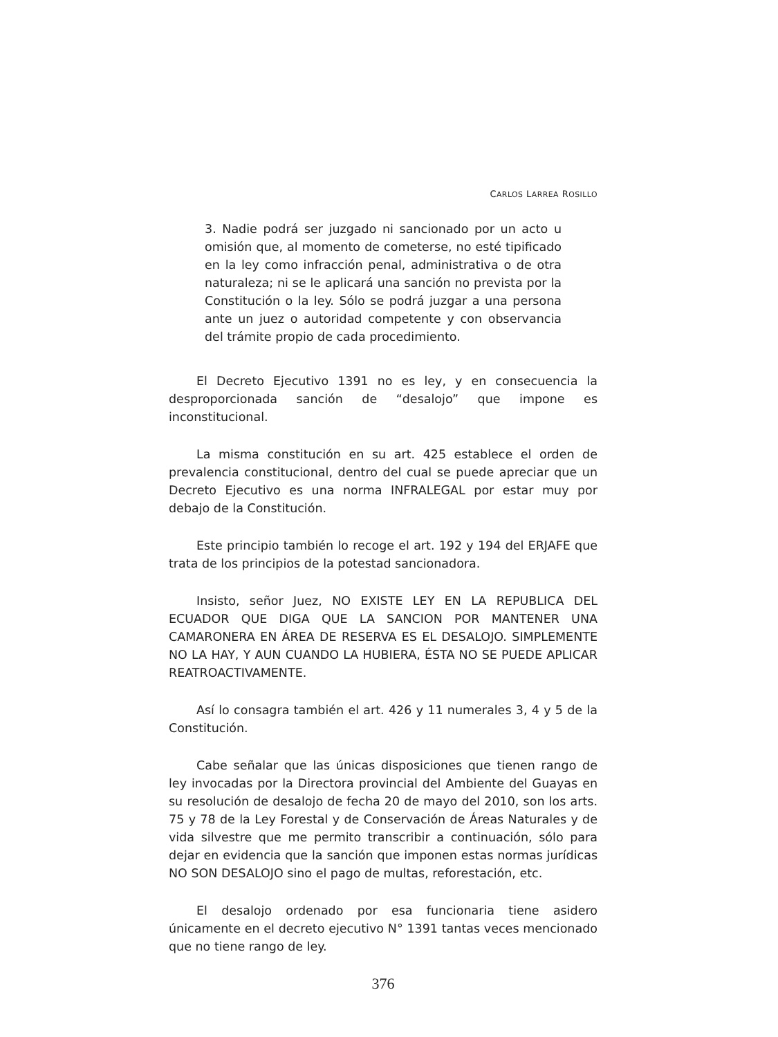CARLOS LARREA ROSILLO
3. Nadie podrá ser juzgado ni sancionado por un acto u omisión que, al momento de cometerse, no esté tipificado en la ley como infracción penal, administrativa o de otra naturaleza; ni se le aplicará una sanción no prevista por la Constitución o la ley. Sólo se podrá juzgar a una persona ante un juez o autoridad competente y con observancia del trámite propio de cada procedimiento.
El Decreto Ejecutivo 1391 no es ley, y en consecuencia la desproporcionada sanción de “desalojo” que impone es inconstitucional.
La misma constitución en su art. 425 establece el orden de prevalencia constitucional, dentro del cual se puede apreciar que un Decreto Ejecutivo es una norma INFRALEGAL por estar muy por debajo de la Constitución.
Este principio también lo recoge el art. 192 y 194 del ERJAFE que trata de los principios de la potestad sancionadora.
Insisto, señor Juez, NO EXISTE LEY EN LA REPUBLICA DEL ECUADOR QUE DIGA QUE LA SANCION POR MANTENER UNA CAMARONERA EN ÁREA DE RESERVA ES EL DESALOJO. SIMPLEMENTE NO LA HAY, Y AUN CUANDO LA HUBIERA, ÉSTA NO SE PUEDE APLICAR REATROACTIVAMENTE.
Así lo consagra también el art. 426 y 11 numerales 3, 4 y 5 de la Constitución.
Cabe señalar que las únicas disposiciones que tienen rango de ley invocadas por la Directora provincial del Ambiente del Guayas en su resolución de desalojo de fecha 20 de mayo del 2010, son los arts. 75 y 78 de la Ley Forestal y de Conservación de Áreas Naturales y de vida silvestre que me permito transcribir a continuación, sólo para dejar en evidencia que la sanción que imponen estas normas jurídicas NO SON DESALOJO sino el pago de multas, reforestación, etc.
El desalojo ordenado por esa funcionaria tiene asidero únicamente en el decreto ejecutivo N° 1391 tantas veces mencionado que no tiene rango de ley.
376